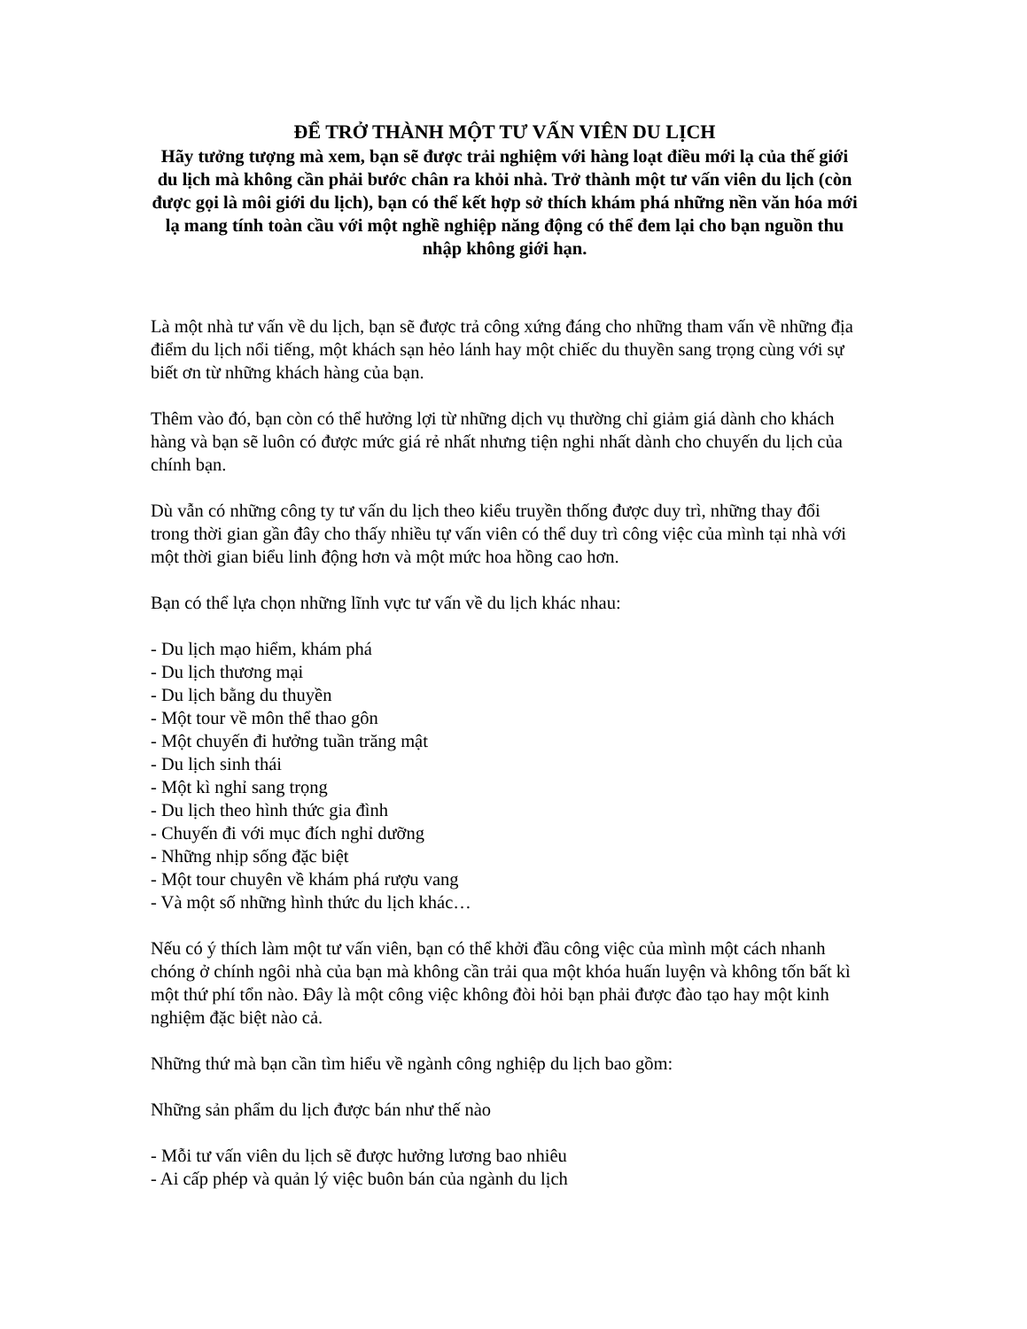ĐỂ TRỞ THÀNH MỘT TƯ VẤN VIÊN DU LỊCH
Hãy tưởng tượng mà xem, bạn sẽ được trải nghiệm với hàng loạt điều mới lạ của thế giới du lịch mà không cần phải bước chân ra khỏi nhà. Trở thành một tư vấn viên du lịch (còn được gọi là môi giới du lịch), bạn có thể kết hợp sở thích khám phá những nền văn hóa mới lạ mang tính toàn cầu với một nghề nghiệp năng động có thể đem lại cho bạn nguồn thu nhập không giới hạn.
Là một nhà tư vấn về du lịch, bạn sẽ được trả công xứng đáng cho những tham vấn về những địa điểm du lịch nổi tiếng, một khách sạn hẻo lánh hay một chiếc du thuyền sang trọng cùng với sự biết ơn từ những khách hàng của bạn.
Thêm vào đó, bạn còn có thể hưởng lợi từ những dịch vụ thường chỉ giảm giá dành cho khách hàng và bạn sẽ luôn có được mức giá rẻ nhất nhưng tiện nghi nhất dành cho chuyến du lịch của chính bạn.
Dù vẫn có những công ty tư vấn du lịch theo kiểu truyền thống được duy trì, những thay đổi trong thời gian gần đây cho thấy nhiều tự vấn viên có thể duy trì công việc của mình tại nhà với một thời gian biểu linh động hơn và một mức hoa hồng cao hơn.
Bạn có thể lựa chọn những lĩnh vực tư vấn về du lịch khác nhau:
- Du lịch mạo hiểm, khám phá
- Du lịch thương mại
- Du lịch bằng du thuyền
- Một tour về môn thể thao gôn
- Một chuyến đi hưởng tuần trăng mật
- Du lịch sinh thái
- Một kì nghỉ sang trọng
- Du lịch theo hình thức gia đình
- Chuyến đi với mục đích nghỉ dưỡng
- Những nhịp sống đặc biệt
- Một tour chuyên về khám phá rượu vang
- Và một số những hình thức du lịch khác…
Nếu có ý thích làm một tư vấn viên, bạn có thể khởi đầu công việc của mình một cách nhanh chóng ở chính ngôi nhà của bạn mà không cần trải qua một khóa huấn luyện và không tốn bất kì một thứ phí tổn nào. Đây là một công việc không đòi hỏi bạn phải được đào tạo hay một kinh nghiệm đặc biệt nào cả.
Những thứ mà bạn cần tìm hiểu về ngành công nghiệp du lịch bao gồm:
Những sản phẩm du lịch được bán như thế nào
- Mỗi tư vấn viên du lịch sẽ được hưởng lương bao nhiêu
- Ai cấp phép và quản lý việc buôn bán của ngành du lịch